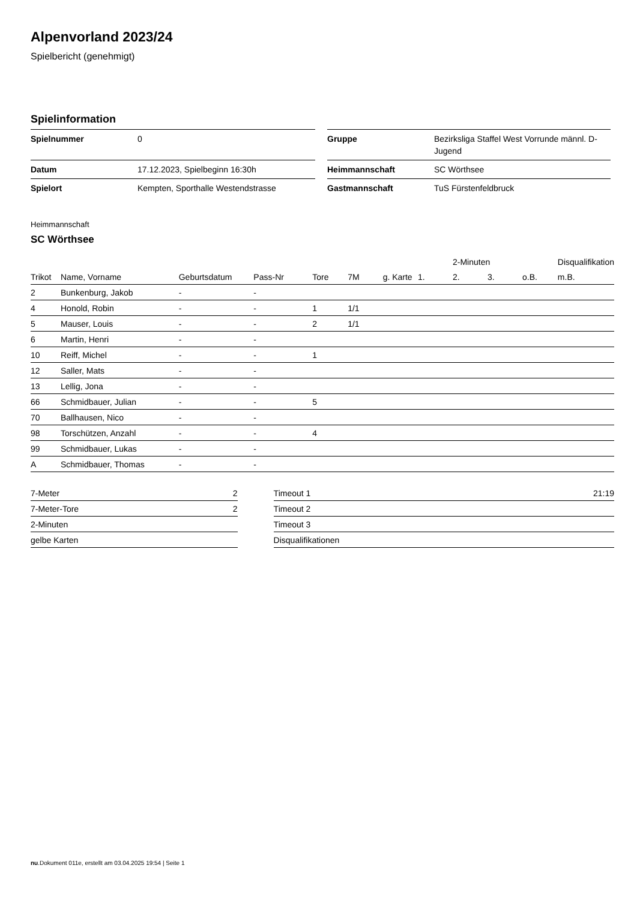Alpenvorland 2023/24
Spielbericht (genehmigt)
Spielinformation
| Spielnummer | 0 | | Gruppe | Bezirksliga Staffel West Vorrunde männl. D-Jugend |
| Datum | 17.12.2023, Spielbeginn 16:30h | | Heimmannschaft | SC Wörthsee |
| Spielort | Kempten, Sporthalle Westendstrasse | | Gastmannschaft | TuS Fürstenfeldbruck |
Heimmannschaft
SC Wörthsee
| | | | | | | | | 2-Minuten | | | Disqualifikation |
| --- | --- | --- | --- | --- | --- | --- | --- | --- | --- | --- | --- |
| Trikot | Name, Vorname | Geburtsdatum | Pass-Nr | Tore | 7M | g. Karte | 1. | 2. | 3. | o.B. | m.B. |
| 2 | Bunkenburg, Jakob | - | - | | | | | | | | |
| 4 | Honold, Robin | - | - | 1 | 1/1 | | | | | | |
| 5 | Mauser, Louis | - | - | 2 | 1/1 | | | | | | |
| 6 | Martin, Henri | - | - | | | | | | | | |
| 10 | Reiff, Michel | - | - | 1 | | | | | | | |
| 12 | Saller, Mats | - | - | | | | | | | | |
| 13 | Lellig, Jona | - | - | | | | | | | | |
| 66 | Schmidbauer, Julian | - | - | 5 | | | | | | | |
| 70 | Ballhausen, Nico | - | - | | | | | | | | |
| 98 | Torschützen, Anzahl | - | - | 4 | | | | | | | |
| 99 | Schmidbauer, Lukas | - | - | | | | | | | | |
| A | Schmidbauer, Thomas | - | - | | | | | | | | |
| 7-Meter | 2 | | Timeout 1 | 21:19 |
| 7-Meter-Tore | 2 | | Timeout 2 | |
| 2-Minuten | | | Timeout 3 | |
| gelbe Karten | | | Disqualifikationen | |
nu.Dokument 011e, erstellt am 03.04.2025 19:54 | Seite 1